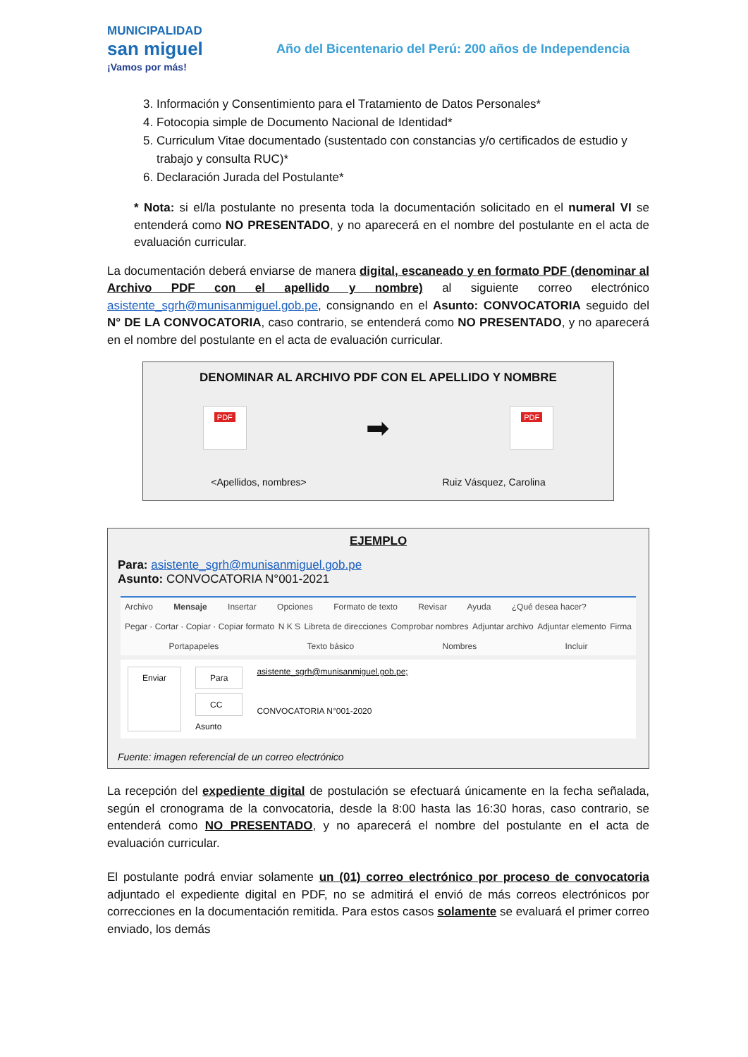MUNICIPALIDAD
san miguel
¡Vamos por más!
Año del Bicentenario del Perú: 200 años de Independencia
3. Información y Consentimiento para el Tratamiento de Datos Personales*
4. Fotocopia simple de Documento Nacional de Identidad*
5. Curriculum Vitae documentado (sustentado con constancias y/o certificados de estudio y trabajo y consulta RUC)*
6. Declaración Jurada del Postulante*
* Nota: si el/la postulante no presenta toda la documentación solicitado en el numeral VI se entenderá como NO PRESENTADO, y no aparecerá en el nombre del postulante en el acta de evaluación curricular.
La documentación deberá enviarse de manera digital, escaneado y en formato PDF (denominar al Archivo PDF con el apellido y nombre) al siguiente correo electrónico asistente_sgrh@munisanmiguel.gob.pe, consignando en el Asunto: CONVOCATORIA seguido del N° DE LA CONVOCATORIA, caso contrario, se entenderá como NO PRESENTADO, y no aparecerá en el nombre del postulante en el acta de evaluación curricular.
DENOMINAR AL ARCHIVO PDF CON EL APELLIDO Y NOMBRE
PDF
➡
PDF
<Apellidos, nombres> Ruiz Vásquez, Carolina
EJEMPLO
Para: asistente_sgrh@munisanmiguel.gob.pe
Asunto: CONVOCATORIA N°001-2021
Archivo Mensaje Insertar Opciones Formato de texto Revisar Ayuda ¿Qué desea hacer?
Pegar · Cortar · Copiar · Copiar formato N K S Libreta de direcciones Comprobar nombres Adjuntar archivo Adjuntar elemento Firma
Portapapeles Texto básico Nombres Incluir
Enviar Para
CC
Asunto
asistente_sgrh@munisanmiguel.gob.pe;
CONVOCATORIA N°001-2020
Fuente: imagen referencial de un correo electrónico
La recepción del expediente digital de postulación se efectuará únicamente en la fecha señalada, según el cronograma de la convocatoria, desde la 8:00 hasta las 16:30 horas, caso contrario, se entenderá como NO PRESENTADO, y no aparecerá el nombre del postulante en el acta de evaluación curricular.
El postulante podrá enviar solamente un (01) correo electrónico por proceso de convocatoria adjuntado el expediente digital en PDF, no se admitirá el envió de más correos electrónicos por correcciones en la documentación remitida. Para estos casos solamente se evaluará el primer correo enviado, los demás